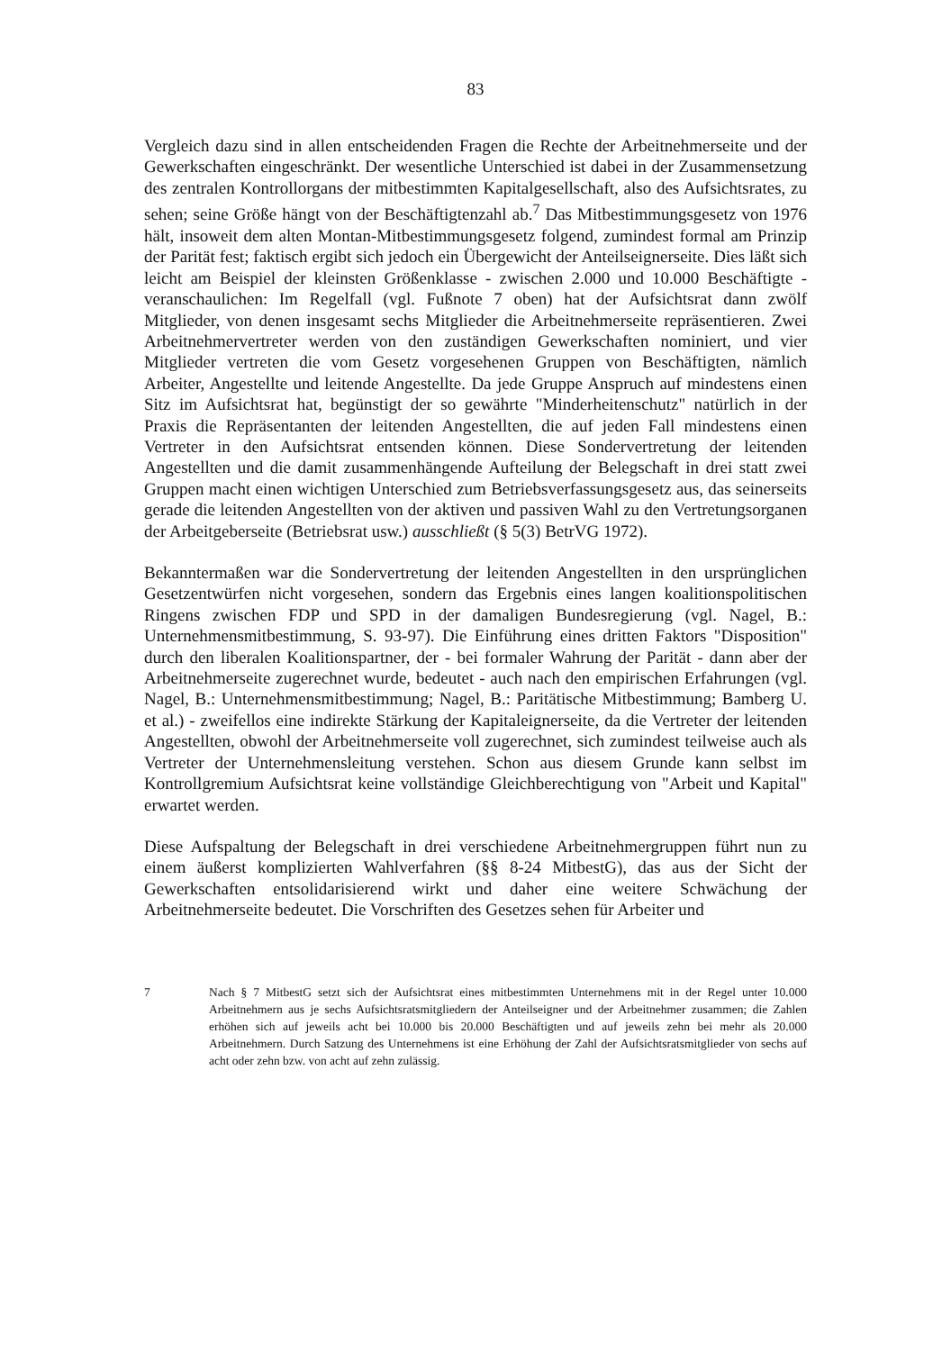83
Vergleich dazu sind in allen entscheidenden Fragen die Rechte der Arbeitnehmerseite und der Gewerkschaften eingeschränkt. Der wesentliche Unterschied ist dabei in der Zusammensetzung des zentralen Kontrollorgans der mitbestimmten Kapitalgesellschaft, also des Aufsichtsrates, zu sehen; seine Größe hängt von der Beschäftigtenzahl ab.<sup>7</sup> Das Mitbestimmungsgesetz von 1976 hält, insoweit dem alten Montan-Mitbestimmungsgesetz folgend, zumindest formal am Prinzip der Parität fest; faktisch ergibt sich jedoch ein Übergewicht der Anteilseignerseite. Dies läßt sich leicht am Beispiel der kleinsten Größenklasse - zwischen 2.000 und 10.000 Beschäftigte - veranschaulichen: Im Regelfall (vgl. Fußnote 7 oben) hat der Aufsichtsrat dann zwölf Mitglieder, von denen insgesamt sechs Mitglieder die Arbeitnehmerseite repräsentieren. Zwei Arbeitnehmervertreter werden von den zuständigen Gewerkschaften nominiert, und vier Mitglieder vertreten die vom Gesetz vorgesehenen Gruppen von Beschäftigten, nämlich Arbeiter, Angestellte und leitende Angestellte. Da jede Gruppe Anspruch auf mindestens einen Sitz im Aufsichtsrat hat, begünstigt der so gewährte "Minderheitenschutz" natürlich in der Praxis die Repräsentanten der leitenden Angestellten, die auf jeden Fall mindestens einen Vertreter in den Aufsichtsrat entsenden können. Diese Sondervertretung der leitenden Angestellten und die damit zusammenhängende Aufteilung der Belegschaft in drei statt zwei Gruppen macht einen wichtigen Unterschied zum Betriebsverfassungsgesetz aus, das seinerseits gerade die leitenden Angestellten von der aktiven und passiven Wahl zu den Vertretungsorganen der Arbeitgeberseite (Betriebsrat usw.) ausschließt (§ 5(3) BetrVG 1972).
Bekanntermaßen war die Sondervertretung der leitenden Angestellten in den ursprünglichen Gesetzentwürfen nicht vorgesehen, sondern das Ergebnis eines langen koalitionspolitischen Ringens zwischen FDP und SPD in der damaligen Bundesregierung (vgl. Nagel, B.: Unternehmensmitbestimmung, S. 93-97). Die Einführung eines dritten Faktors "Disposition" durch den liberalen Koalitionspartner, der - bei formaler Wahrung der Parität - dann aber der Arbeitnehmerseite zugerechnet wurde, bedeutet - auch nach den empirischen Erfahrungen (vgl. Nagel, B.: Unternehmensmitbestimmung; Nagel, B.: Paritätische Mitbestimmung; Bamberg U. et al.) - zweifellos eine indirekte Stärkung der Kapitaleignerseite, da die Vertreter der leitenden Angestellten, obwohl der Arbeitnehmerseite voll zugerechnet, sich zumindest teilweise auch als Vertreter der Unternehmensleitung verstehen. Schon aus diesem Grunde kann selbst im Kontrollgremium Aufsichtsrat keine vollständige Gleichberechtigung von "Arbeit und Kapital" erwartet werden.
Diese Aufspaltung der Belegschaft in drei verschiedene Arbeitnehmergruppen führt nun zu einem äußerst komplizierten Wahlverfahren (§§ 8-24 MitbestG), das aus der Sicht der Gewerkschaften entsolidarisierend wirkt und daher eine weitere Schwächung der Arbeitnehmerseite bedeutet. Die Vorschriften des Gesetzes sehen für Arbeiter und
7 Nach § 7 MitbestG setzt sich der Aufsichtsrat eines mitbestimmten Unternehmens mit in der Regel unter 10.000 Arbeitnehmern aus je sechs Aufsichtsratsmitgliedern der Anteilseigner und der Arbeitnehmer zusammen; die Zahlen erhöhen sich auf jeweils acht bei 10.000 bis 20.000 Beschäftigten und auf jeweils zehn bei mehr als 20.000 Arbeitnehmern. Durch Satzung des Unternehmens ist eine Erhöhung der Zahl der Aufsichtsratsmitglieder von sechs auf acht oder zehn bzw. von acht auf zehn zulässig.